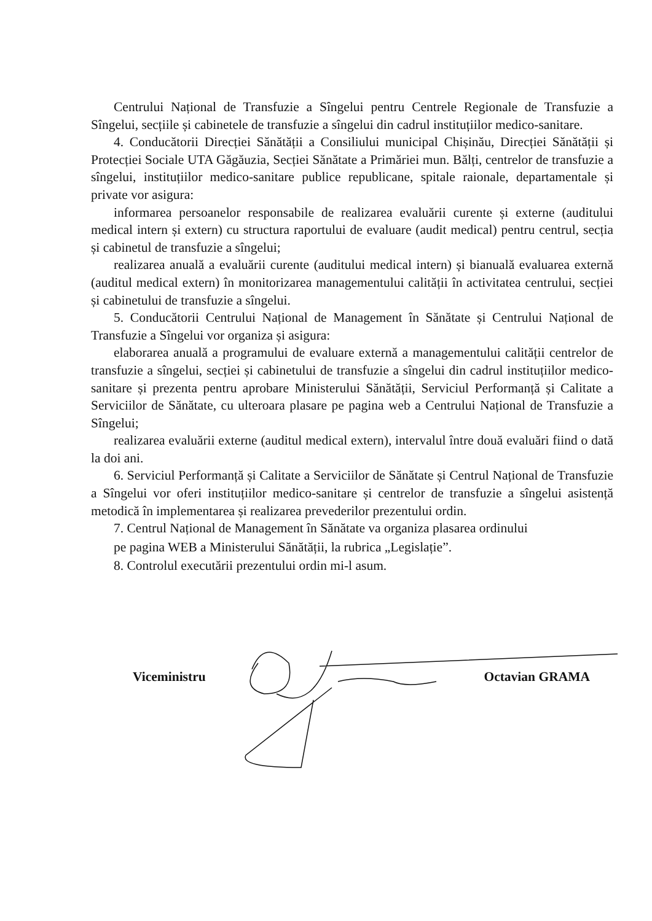Centrului Național de Transfuzie a Sîngelui pentru Centrele Regionale de Transfuzie a Sîngelui, secțiile și cabinetele de transfuzie a sîngelui din cadrul instituțiilor medico-sanitare.
4. Conducătorii Direcției Sănătății a Consiliului municipal Chișinău, Direcției Sănătății și Protecției Sociale UTA Găgăuzia, Secției Sănătate a Primăriei mun. Bălți, centrelor de transfuzie a sîngelui, instituțiilor medico-sanitare publice republicane, spitale raionale, departamentale și private vor asigura:
informarea persoanelor responsabile de realizarea evaluării curente și externe (auditului medical intern și extern) cu structura raportului de evaluare (audit medical) pentru centrul, secția și cabinetul de transfuzie a sîngelui;
realizarea anuală a evaluării curente (auditului medical intern) și bianuală evaluarea externă (auditul medical extern) în monitorizarea managementului calității în activitatea centrului, secției și cabinetului de transfuzie a sîngelui.
5. Conducătorii Centrului Național de Management în Sănătate și Centrului Național de Transfuzie a Sîngelui vor organiza și asigura:
elaborarea anuală a programului de evaluare externă a managementului calității centrelor de transfuzie a sîngelui, secției și cabinetului de transfuzie a sîngelui din cadrul instituțiilor medico-sanitare și prezenta pentru aprobare Ministerului Sănătății, Serviciul Performanță și Calitate a Serviciilor de Sănătate, cu ulteroara plasare pe pagina web a Centrului Național de Transfuzie a Sîngelui;
realizarea evaluării externe (auditul medical extern), intervalul între două evaluări fiind o dată la doi ani.
6. Serviciul Performanță și Calitate a Serviciilor de Sănătate și Centrul Național de Transfuzie a Sîngelui vor oferi instituțiilor medico-sanitare și centrelor de transfuzie a sîngelui asistență metodică în implementarea și realizarea prevederilor prezentului ordin.
7. Centrul Național de Management în Sănătate va organiza plasarea ordinului
pe pagina WEB a Ministerului Sănătății, la rubrica „Legislație”.
8. Controlul executării prezentului ordin mi-l asum.
Viceministru Octavian GRAMA